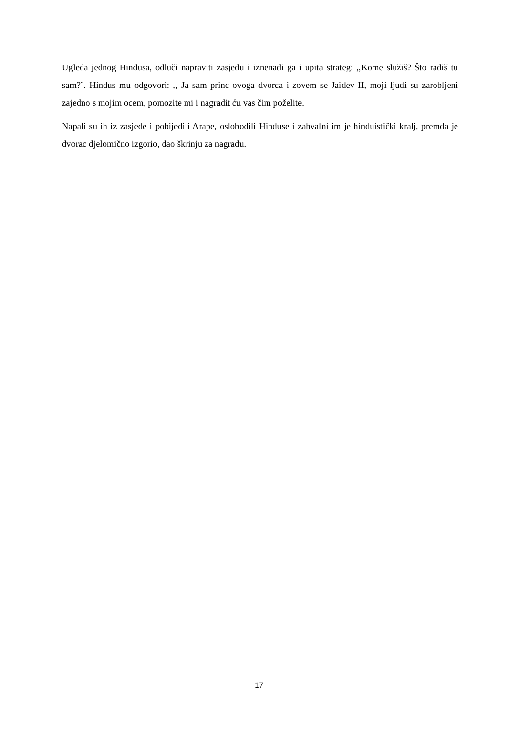Ugleda jednog Hindusa, odluči napraviti zasjedu i iznenadi ga i upita strateg: ,,Kome služiš? Što radiš tu sam?˝. Hindus mu odgovori: ,, Ja sam princ ovoga dvorca i zovem se Jaidev II, moji ljudi su zarobljeni zajedno s mojim ocem, pomozite mi i nagradit ću vas čim poželite.
Napali su ih iz zasjede i pobijedili Arape, oslobodili Hinduse i zahvalni im je hinduistički kralj, premda je dvorac djelomično izgorio, dao škrinju za nagradu.
17